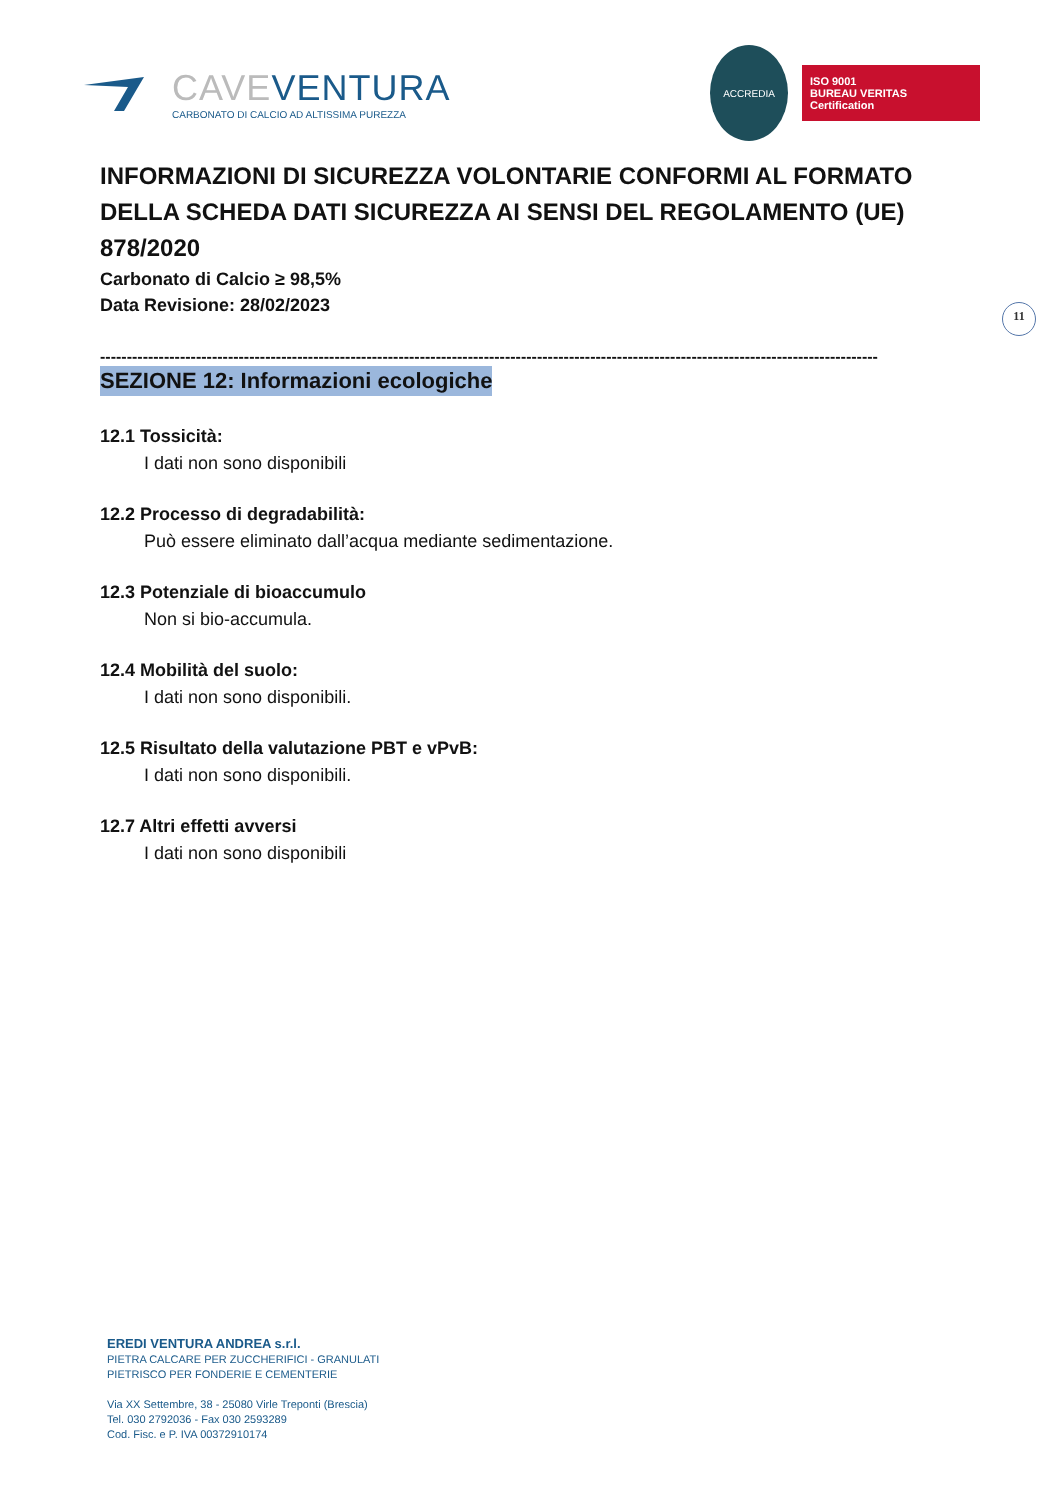CAVEVENTURA
CARBONATO DI CALCIO AD ALTISSIMA PUREZZA
ACCREDIA
ISO 9001
BUREAU VERITAS
Certification
11
INFORMAZIONI DI SICUREZZA VOLONTARIE CONFORMI AL FORMATO DELLA SCHEDA DATI SICUREZZA AI SENSI DEL REGOLAMENTO (UE) 878/2020
Carbonato di Calcio ≥ 98,5%
Data Revisione: 28/02/2023
--------------------------------------------------------------------------------------------------------------------------------------------------
SEZIONE 12: Informazioni ecologiche
12.1 Tossicità:
I dati non sono disponibili
12.2 Processo di degradabilità:
Può essere eliminato dall’acqua mediante sedimentazione.
12.3 Potenziale di bioaccumulo
Non si bio-accumula.
12.4 Mobilità del suolo:
I dati non sono disponibili.
12.5 Risultato della valutazione PBT e vPvB:
I dati non sono disponibili.
12.7 Altri effetti avversi
I dati non sono disponibili
EREDI VENTURA ANDREA s.r.l.
PIETRA CALCARE PER ZUCCHERIFICI - GRANULATI
PIETRISCO PER FONDERIE E CEMENTERIE
Via XX Settembre, 38 - 25080 Virle Treponti (Brescia)
Tel. 030 2792036 - Fax 030 2593289
Cod. Fisc. e P. IVA 00372910174